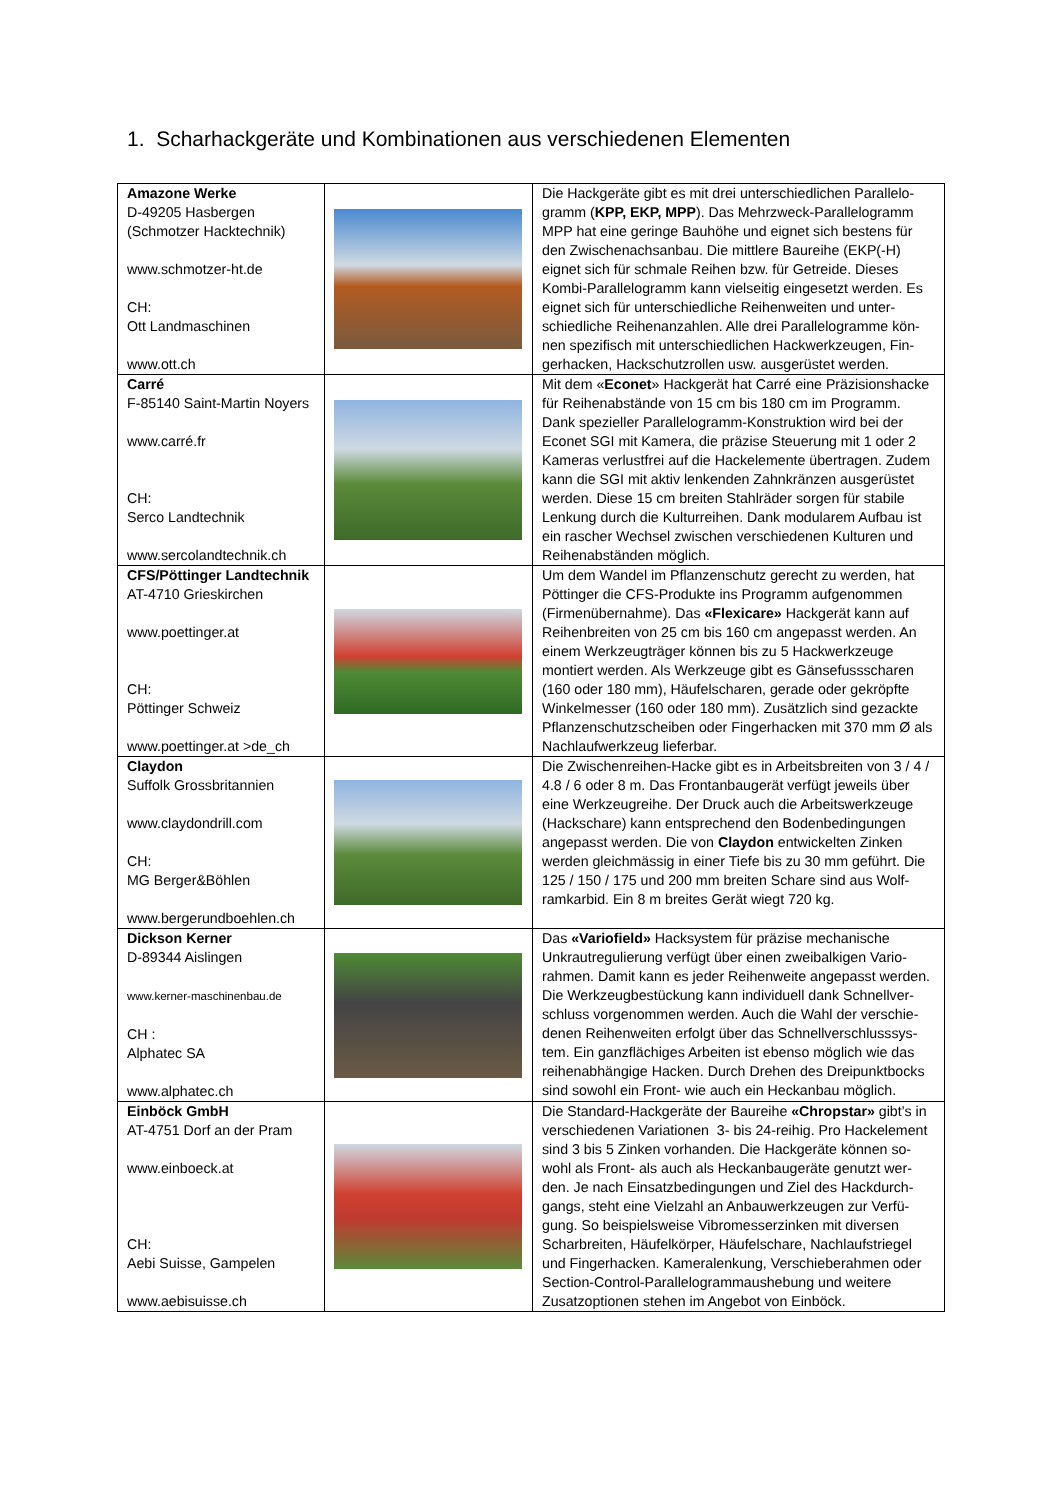1. Scharhackgeräte und Kombinationen aus verschiedenen Elementen
| Amazone Werke D-49205 Hasbergen (Schmotzer Hacktechnik) www.schmotzer-ht.de CH: Ott Landmaschinen www.ott.ch | | Die Hackgeräte gibt es mit drei unterschiedlichen Parallelo-gramm ( KPP, EKP, MPP ). Das Mehrzweck-Parallelogramm MPP hat eine geringe Bauhöhe und eignet sich bestens für den Zwischenachsanbau. Die mittlere Baureihe (EKP(-H) eignet sich für schmale Reihen bzw. für Getreide. Dieses Kombi-Parallelogramm kann vielseitig eingesetzt werden. Es eignet sich für unterschiedliche Reihenweiten und unter-schiedliche Reihenanzahlen. Alle drei Parallelogramme kön-nen spezifisch mit unterschiedlichen Hackwerkzeugen, Fin-gerhacken, Hackschutzrollen usw. ausgerüstet werden. |
| Carré F-85140 Saint-Martin Noyers www.carré.fr CH: Serco Landtechnik www.sercolandtechnik.ch | | Mit dem « Econet » Hackgerät hat Carré eine Präzisionshacke für Reihenabstände von 15 cm bis 180 cm im Programm. Dank spezieller Parallelogramm-Konstruktion wird bei der Econet SGI mit Kamera, die präzise Steuerung mit 1 oder 2 Kameras verlustfrei auf die Hackelemente übertragen. Zudem kann die SGI mit aktiv lenkenden Zahnkränzen ausgerüstet werden. Diese 15 cm breiten Stahlräder sorgen für stabile Lenkung durch die Kulturreihen. Dank modularem Aufbau ist ein rascher Wechsel zwischen verschiedenen Kulturen und Reihenabständen möglich. |
| CFS/Pöttinger Landtechnik AT-4710 Grieskirchen www.poettinger.at CH: Pöttinger Schweiz www.poettinger.at >de_ch | | Um dem Wandel im Pflanzenschutz gerecht zu werden, hat Pöttinger die CFS-Produkte ins Programm aufgenommen (Firmenübernahme). Das «Flexicare» Hackgerät kann auf Reihenbreiten von 25 cm bis 160 cm angepasst werden. An einem Werkzeugträger können bis zu 5 Hackwerkzeuge montiert werden. Als Werkzeuge gibt es Gänsefussscharen (160 oder 180 mm), Häufelscharen, gerade oder gekröpfte Winkelmesser (160 oder 180 mm). Zusätzlich sind gezackte Pflanzenschutzscheiben oder Fingerhacken mit 370 mm Ø als Nachlaufwerkzeug lieferbar. |
| Claydon Suffolk Grossbritannien www.claydondrill.com CH: MG Berger&Böhlen www.bergerundboehlen.ch | | Die Zwischenreihen-Hacke gibt es in Arbeitsbreiten von 3 / 4 / 4.8 / 6 oder 8 m. Das Frontanbaugerät verfügt jeweils über eine Werkzeugreihe. Der Druck auch die Arbeitswerkzeuge (Hackschare) kann entsprechend den Bodenbedingungen angepasst werden. Die von Claydon entwickelten Zinken werden gleichmässig in einer Tiefe bis zu 30 mm geführt. Die 125 / 150 / 175 und 200 mm breiten Schare sind aus Wolf-ramkarbid. Ein 8 m breites Gerät wiegt 720 kg. |
| Dickson Kerner D-89344 Aislingen www.kerner-maschinenbau.de CH : Alphatec SA www.alphatec.ch | | Das «Variofield» Hacksystem für präzise mechanische Unkrautregulierung verfügt über einen zweibalkigen Vario-rahmen. Damit kann es jeder Reihenweite angepasst werden. Die Werkzeugbestückung kann individuell dank Schnellver-schluss vorgenommen werden. Auch die Wahl der verschie-denen Reihenweiten erfolgt über das Schnellverschlusssys-tem. Ein ganzflächiges Arbeiten ist ebenso möglich wie das reihenabhängige Hacken. Durch Drehen des Dreipunktbocks sind sowohl ein Front- wie auch ein Heckanbau möglich. |
| Einböck GmbH AT-4751 Dorf an der Pram www.einboeck.at CH: Aebi Suisse, Gampelen www.aebisuisse.ch | | Die Standard-Hackgeräte der Baureihe «Chropstar» gibt’s in verschiedenen Variationen 3- bis 24-reihig. Pro Hackelement sind 3 bis 5 Zinken vorhanden. Die Hackgeräte können so-wohl als Front- als auch als Heckanbaugeräte genutzt wer-den. Je nach Einsatzbedingungen und Ziel des Hackdurch-gangs, steht eine Vielzahl an Anbauwerkzeugen zur Verfü-gung. So beispielsweise Vibromesserzinken mit diversen Scharbreiten, Häufelkörper, Häufelschare, Nachlaufstriegel und Fingerhacken. Kameralenkung, Verschieberahmen oder Section-Control-Parallelogrammaushebung und weitere Zusatzoptionen stehen im Angebot von Einböck. |